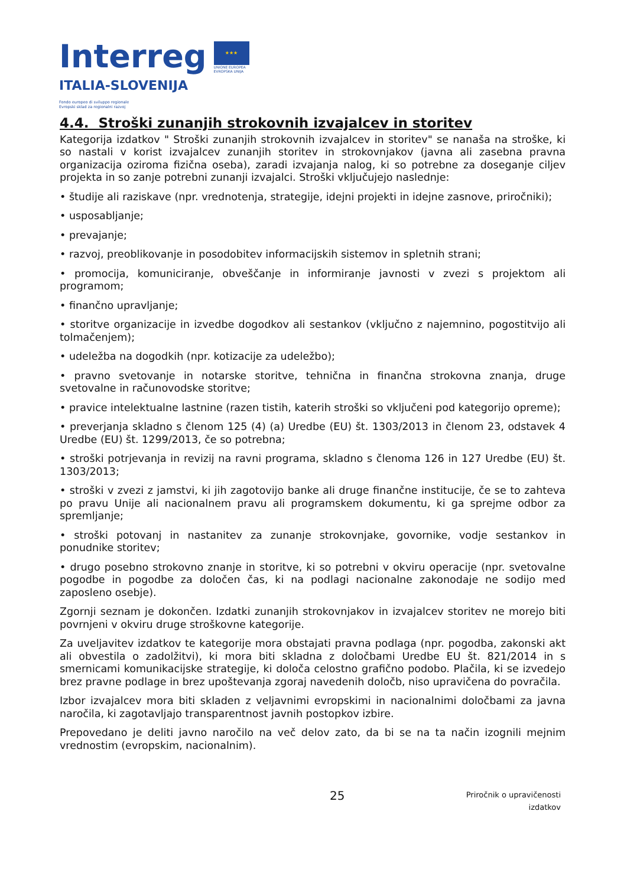Interreg
ITALIA-SLOVENIJA
★★★
UNIONE EUROPEA
EVROPSKA UNIJA
Fondo europeo di sviluppo regionale
Evropski sklad za regionalni razvoj
4.4. Stroški zunanjih strokovnih izvajalcev in storitev
Kategorija izdatkov " Stroški zunanjih strokovnih izvajalcev in storitev" se nanaša na stroške, ki so nastali v korist izvajalcev zunanjih storitev in strokovnjakov (javna ali zasebna pravna organizacija oziroma fizična oseba), zaradi izvajanja nalog, ki so potrebne za doseganje ciljev projekta in so zanje potrebni zunanji izvajalci. Stroški vključujejo naslednje:
• študije ali raziskave (npr. vrednotenja, strategije, idejni projekti in idejne zasnove, priročniki);
• usposabljanje;
• prevajanje;
• razvoj, preoblikovanje in posodobitev informacijskih sistemov in spletnih strani;
• promocija, komuniciranje, obveščanje in informiranje javnosti v zvezi s projektom ali programom;
• finančno upravljanje;
• storitve organizacije in izvedbe dogodkov ali sestankov (vključno z najemnino, pogostitvijo ali tolmačenjem);
• udeležba na dogodkih (npr. kotizacije za udeležbo);
• pravno svetovanje in notarske storitve, tehnična in finančna strokovna znanja, druge svetovalne in računovodske storitve;
• pravice intelektualne lastnine (razen tistih, katerih stroški so vključeni pod kategorijo opreme);
• preverjanja skladno s členom 125 (4) (a) Uredbe (EU) št. 1303/2013 in členom 23, odstavek 4 Uredbe (EU) št. 1299/2013, če so potrebna;
• stroški potrjevanja in revizij na ravni programa, skladno s členoma 126 in 127 Uredbe (EU) št. 1303/2013;
• stroški v zvezi z jamstvi, ki jih zagotovijo banke ali druge finančne institucije, če se to zahteva po pravu Unije ali nacionalnem pravu ali programskem dokumentu, ki ga sprejme odbor za spremljanje;
• stroški potovanj in nastanitev za zunanje strokovnjake, govornike, vodje sestankov in ponudnike storitev;
• drugo posebno strokovno znanje in storitve, ki so potrebni v okviru operacije (npr. svetovalne pogodbe in pogodbe za določen čas, ki na podlagi nacionalne zakonodaje ne sodijo med zaposleno osebje).
Zgornji seznam je dokončen. Izdatki zunanjih strokovnjakov in izvajalcev storitev ne morejo biti povrnjeni v okviru druge stroškovne kategorije.
Za uveljavitev izdatkov te kategorije mora obstajati pravna podlaga (npr. pogodba, zakonski akt ali obvestila o zadolžitvi), ki mora biti skladna z določbami Uredbe EU št. 821/2014 in s smernicami komunikacijske strategije, ki določa celostno grafično podobo. Plačila, ki se izvedejo brez pravne podlage in brez upoštevanja zgoraj navedenih določb, niso upravičena do povračila.
Izbor izvajalcev mora biti skladen z veljavnimi evropskimi in nacionalnimi določbami za javna naročila, ki zagotavljajo transparentnost javnih postopkov izbire.
Prepovedano je deliti javno naročilo na več delov zato, da bi se na ta način izognili mejnim vrednostim (evropskim, nacionalnim).
25
Priročnik o upravičenosti
izdatkov